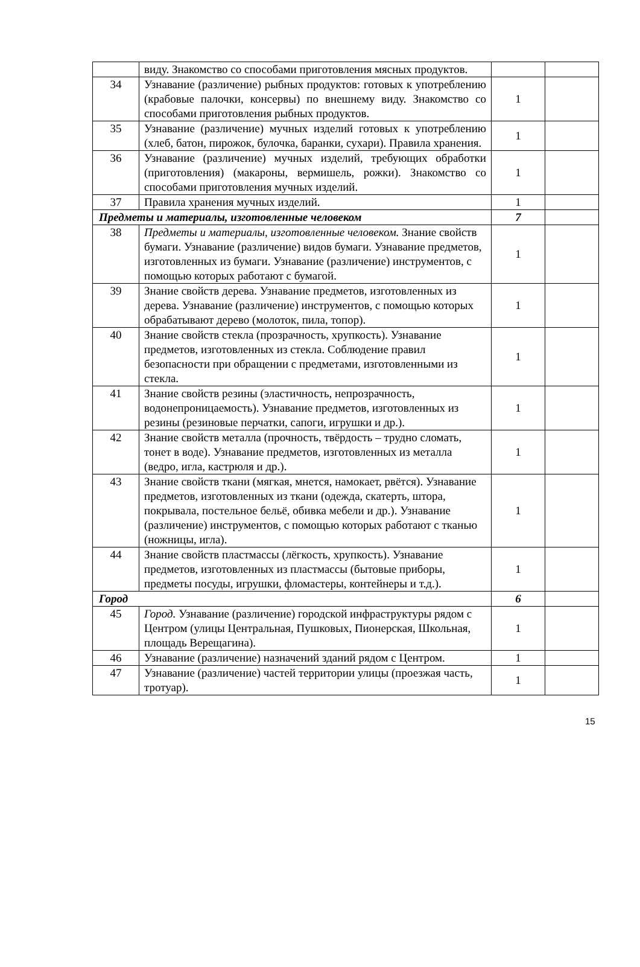| | виду. Знакомство со способами приготовления мясных продуктов. | | |
| 34 | Узнавание (различение) рыбных продуктов: готовых к употреблению (крабовые палочки, консервы) по внешнему виду. Знакомство со способами приготовления рыбных продуктов. | 1 | |
| 35 | Узнавание (различение) мучных изделий готовых к употреблению (хлеб, батон, пирожок, булочка, баранки, сухари). Правила хранения. | 1 | |
| 36 | Узнавание (различение) мучных изделий, требующих обработки (приготовления) (макароны, вермишель, рожки). Знакомство со способами приготовления мучных изделий. | 1 | |
| 37 | Правила хранения мучных изделий. | 1 | |
| Предметы и материалы, изготовленные человеком | | 7 | |
| 38 | Предметы и материалы, изготовленные человеком. Знание свойств бумаги. Узнавание (различение) видов бумаги. Узнавание предметов, изготовленных из бумаги. Узнавание (различение) инструментов, с помощью которых работают с бумагой. | 1 | |
| 39 | Знание свойств дерева. Узнавание предметов, изготовленных из дерева. Узнавание (различение) инструментов, с помощью которых обрабатывают дерево (молоток, пила, топор). | 1 | |
| 40 | Знание свойств стекла (прозрачность, хрупкость). Узнавание предметов, изготовленных из стекла. Соблюдение правил безопасности при обращении с предметами, изготовленными из стекла. | 1 | |
| 41 | Знание свойств резины (эластичность, непрозрачность, водонепроницаемость). Узнавание предметов, изготовленных из резины (резиновые перчатки, сапоги, игрушки и др.). | 1 | |
| 42 | Знание свойств металла (прочность, твёрдость – трудно сломать, тонет в воде). Узнавание предметов, изготовленных из металла (ведро, игла, кастрюля и др.). | 1 | |
| 43 | Знание свойств ткани (мягкая, мнется, намокает, рвётся). Узнавание предметов, изготовленных из ткани (одежда, скатерть, штора, покрывала, постельное бельё, обивка мебели и др.). Узнавание (различение) инструментов, с помощью которых работают с тканью (ножницы, игла). | 1 | |
| 44 | Знание свойств пластмассы (лёгкость, хрупкость). Узнавание предметов, изготовленных из пластмассы (бытовые приборы, предметы посуды, игрушки, фломастеры, контейнеры и т.д.). | 1 | |
| Город | | 6 | |
| 45 | Город. Узнавание (различение) городской инфраструктуры рядом с Центром (улицы Центральная, Пушковых, Пионерская, Школьная, площадь Верещагина). | 1 | |
| 46 | Узнавание (различение) назначений зданий рядом с Центром. | 1 | |
| 47 | Узнавание (различение) частей территории улицы (проезжая часть, тротуар). | 1 | |
15